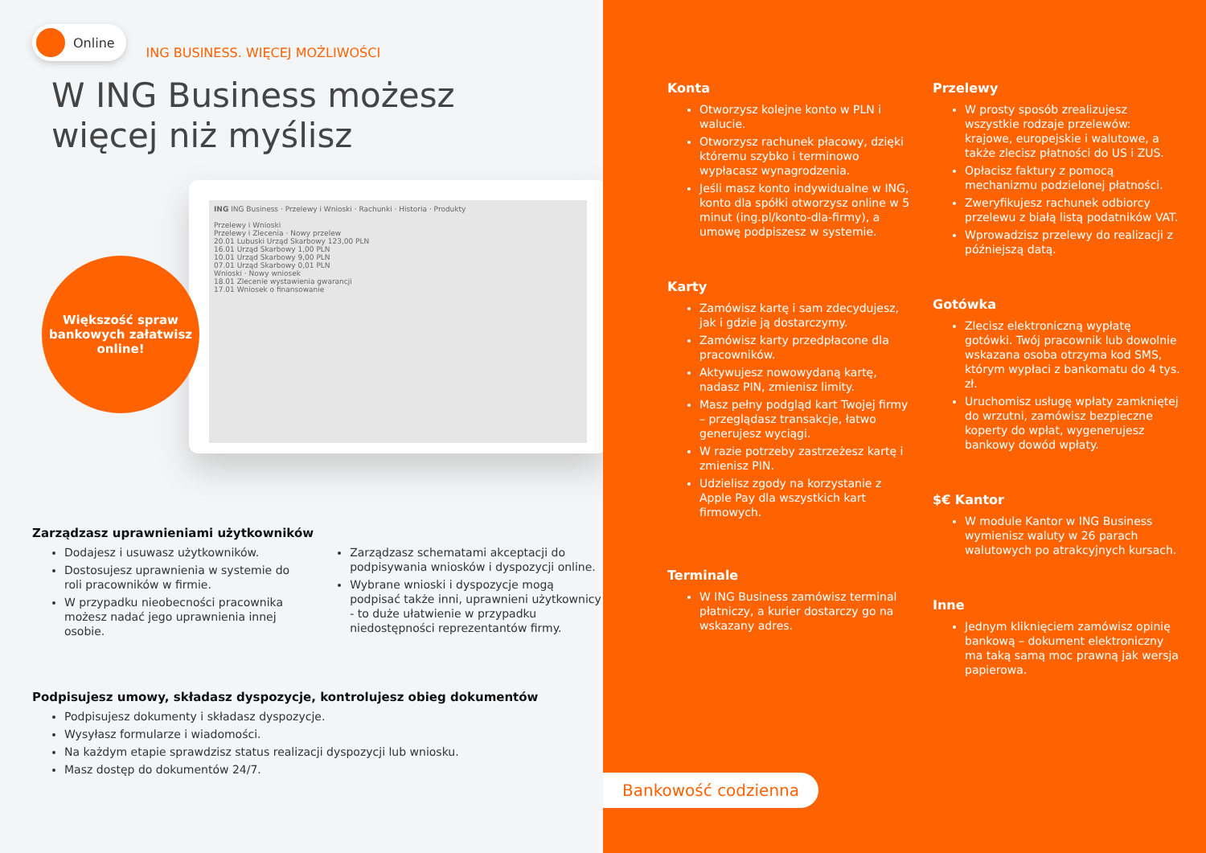Online ING BUSINESS. WIĘCEJ MOŻLIWOŚCI
W ING Business możesz
więcej niż myślisz
ING ING Business · Przelewy i Wnioski · Rachunki · Historia · Produkty
Przelewy i Wnioski
Przelewy i Zlecenia · Nowy przelew
20.01 Lubuski Urząd Skarbowy 123,00 PLN
16.01 Urząd Skarbowy 1,00 PLN
10.01 Urząd Skarbowy 9,00 PLN
07.01 Urząd Skarbowy 0,01 PLN
Wnioski · Nowy wniosek
18.01 Zlecenie wystawienia gwarancji
17.01 Wniosek o finansowanie
Większość spraw
bankowych załatwisz
online!
Zarządzasz uprawnieniami użytkowników
Dodajesz i usuwasz użytkowników.
Dostosujesz uprawnienia w systemie do roli pracowników w firmie.
W przypadku nieobecności pracownika możesz nadać jego uprawnienia innej osobie.
Zarządzasz schematami akceptacji do podpisywania wniosków i dyspozycji online.
Wybrane wnioski i dyspozycje mogą podpisać także inni, uprawnieni użytkownicy - to duże ułatwienie w przypadku niedostępności reprezentantów firmy.
Podpisujesz umowy, składasz dyspozycje, kontrolujesz obieg dokumentów
Podpisujesz dokumenty i składasz dyspozycje.
Wysyłasz formularze i wiadomości.
Na każdym etapie sprawdzisz status realizacji dyspozycji lub wniosku.
Masz dostęp do dokumentów 24/7.
Konta
Otworzysz kolejne konto w PLN i walucie.
Otworzysz rachunek płacowy, dzięki któremu szybko i terminowo wypłacasz wynagrodzenia.
Jeśli masz konto indywidualne w ING, konto dla spółki otworzysz online w 5 minut (ing.pl/konto-dla-firmy), a umowę podpiszesz w systemie.
Karty
Zamówisz kartę i sam zdecydujesz, jak i gdzie ją dostarczymy.
Zamówisz karty przedpłacone dla pracowników.
Aktywujesz nowowydaną kartę, nadasz PIN, zmienisz limity.
Masz pełny podgląd kart Twojej firmy – przeglądasz transakcje, łatwo generujesz wyciągi.
W razie potrzeby zastrzeżesz kartę i zmienisz PIN.
Udzielisz zgody na korzystanie z Apple Pay dla wszystkich kart firmowych.
Terminale
W ING Business zamówisz terminal płatniczy, a kurier dostarczy go na wskazany adres.
Przelewy
W prosty sposób zrealizujesz wszystkie rodzaje przelewów: krajowe, europejskie i walutowe, a także zlecisz płatności do US i ZUS.
Opłacisz faktury z pomocą mechanizmu podzielonej płatności.
Zweryfikujesz rachunek odbiorcy przelewu z białą listą podatników VAT.
Wprowadzisz przelewy do realizacji z późniejszą datą.
Gotówka
Zlecisz elektroniczną wypłatę gotówki. Twój pracownik lub dowolnie wskazana osoba otrzyma kod SMS, którym wypłaci z bankomatu do 4 tys. zł.
Uruchomisz usługę wpłaty zamkniętej do wrzutni, zamówisz bezpieczne koperty do wpłat, wygenerujesz bankowy dowód wpłaty.
$€ Kantor
W module Kantor w ING Business wymienisz waluty w 26 parach walutowych po atrakcyjnych kursach.
Inne
Jednym kliknięciem zamówisz opinię bankową – dokument elektroniczny ma taką samą moc prawną jak wersja papierowa.
Bankowość codzienna